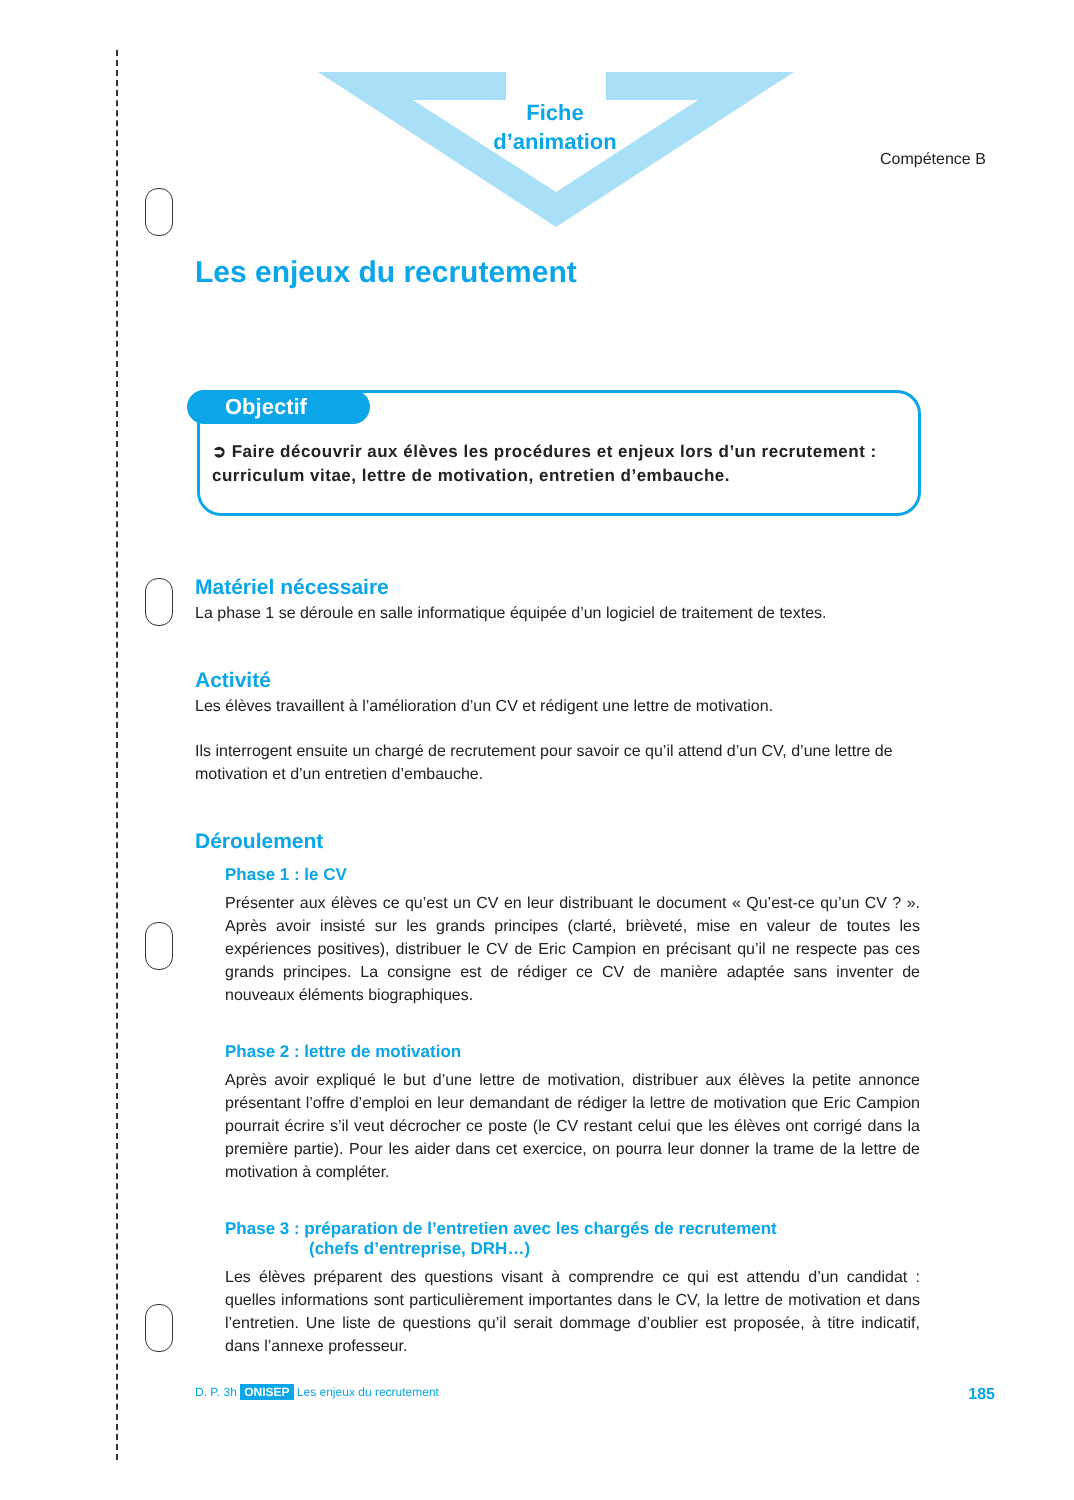Fiche
d’animation
Compétence B
Les enjeux du recrutement
Objectif
➲ Faire découvrir aux élèves les procédures et enjeux lors d’un recrutement : curriculum vitae, lettre de motivation, entretien d’embauche.
Matériel nécessaire
La phase 1 se déroule en salle informatique équipée d’un logiciel de traitement de textes.
Activité
Les élèves travaillent à l’amélioration d’un CV et rédigent une lettre de motivation.
Ils interrogent ensuite un chargé de recrutement pour savoir ce qu’il attend d’un CV, d’une lettre de motivation et d’un entretien d’embauche.
Déroulement
Phase 1 : le CV
Présenter aux élèves ce qu’est un CV en leur distribuant le document « Qu’est-ce qu’un CV ? ». Après avoir insisté sur les grands principes (clarté, brièveté, mise en valeur de toutes les expériences positives), distribuer le CV de Eric Campion en précisant qu’il ne respecte pas ces grands principes. La consigne est de rédiger ce CV de manière adaptée sans inventer de nouveaux éléments biographiques.
Phase 2 : lettre de motivation
Après avoir expliqué le but d’une lettre de motivation, distribuer aux élèves la petite annonce présentant l’offre d’emploi en leur demandant de rédiger la lettre de motivation que Eric Campion pourrait écrire s’il veut décrocher ce poste (le CV restant celui que les élèves ont corrigé dans la première partie). Pour les aider dans cet exercice, on pourra leur donner la trame de la lettre de motivation à compléter.
Phase 3 : préparation de l’entretien avec les chargés de recrutement
(chefs d’entreprise, DRH…)
Les élèves préparent des questions visant à comprendre ce qui est attendu d’un candidat : quelles informations sont particulièrement importantes dans le CV, la lettre de motivation et dans l’entretien. Une liste de questions qu’il serait dommage d’oublier est proposée, à titre indicatif, dans l’annexe professeur.
D. P. 3h ONISEP Les enjeux du recrutement 185